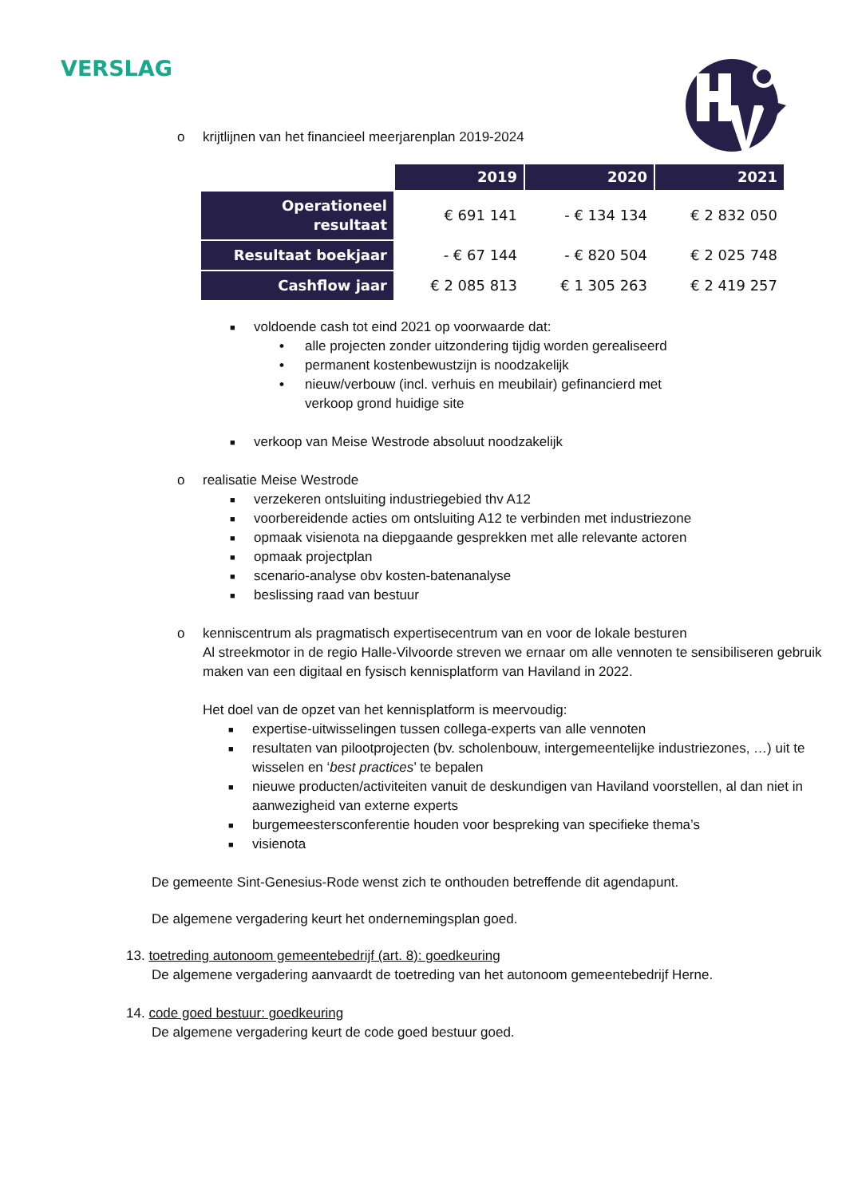VERSLAG
o krijtlijnen van het financieel meerjarenplan 2019-2024
| | 2019 | 2020 | 2021 |
| Operationeel resultaat | € 691 141 | - € 134 134 | € 2 832 050 |
| Resultaat boekjaar | - € 67 144 | - € 820 504 | € 2 025 748 |
| Cashflow jaar | € 2 085 813 | € 1 305 263 | € 2 419 257 |
■ voldoende cash tot eind 2021 op voorwaarde dat:
• alle projecten zonder uitzondering tijdig worden gerealiseerd
• permanent kostenbewustzijn is noodzakelijk
• nieuw/verbouw (incl. verhuis en meubilair) gefinancierd met
verkoop grond huidige site
■ verkoop van Meise Westrode absoluut noodzakelijk
o realisatie Meise Westrode
■ verzekeren ontsluiting industriegebied thv A12
■ voorbereidende acties om ontsluiting A12 te verbinden met industriezone
■ opmaak visienota na diepgaande gesprekken met alle relevante actoren
■ opmaak projectplan
■ scenario-analyse obv kosten-batenanalyse
■ beslissing raad van bestuur
o kenniscentrum als pragmatisch expertisecentrum van en voor de lokale besturen
Al streekmotor in de regio Halle-Vilvoorde streven we ernaar om alle vennoten te sensibiliseren gebruik maken van een digitaal en fysisch kennisplatform van Haviland in 2022.
Het doel van de opzet van het kennisplatform is meervoudig:
■ expertise-uitwisselingen tussen collega-experts van alle vennoten
■ resultaten van pilootprojecten (bv. scholenbouw, intergemeentelijke industriezones, …) uit te wisselen en ‘best practices’ te bepalen
■ nieuwe producten/activiteiten vanuit de deskundigen van Haviland voorstellen, al dan niet in aanwezigheid van externe experts
■ burgemeestersconferentie houden voor bespreking van specifieke thema’s
■ visienota
De gemeente Sint-Genesius-Rode wenst zich te onthouden betreffende dit agendapunt.
De algemene vergadering keurt het ondernemingsplan goed.
13. toetreding autonoom gemeentebedrijf (art. 8): goedkeuring
De algemene vergadering aanvaardt de toetreding van het autonoom gemeentebedrijf Herne.
14. code goed bestuur: goedkeuring
De algemene vergadering keurt de code goed bestuur goed.